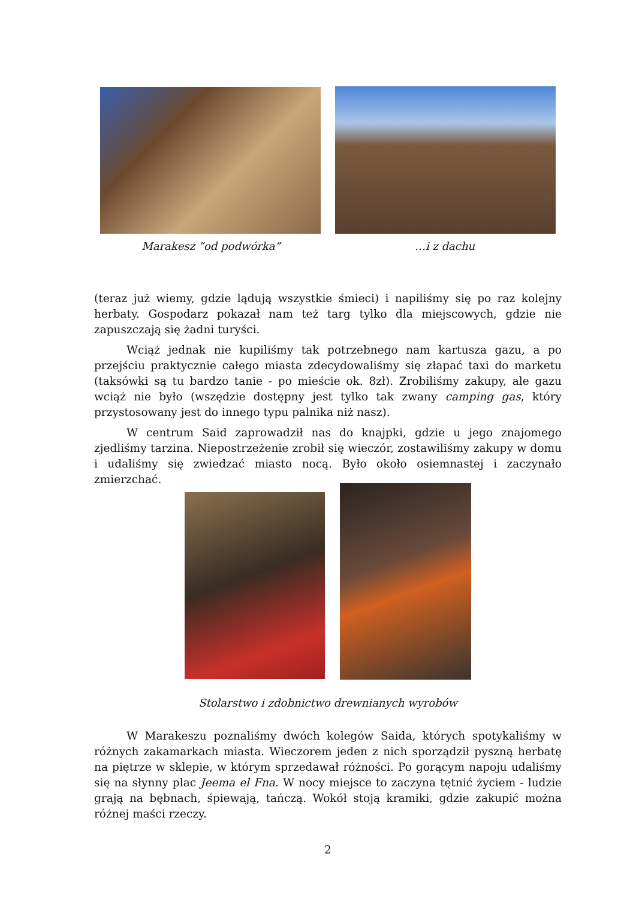Marakesz ”od podwórka” …i z dachu
(teraz już wiemy, gdzie lądują wszystkie śmieci) i napiliśmy się po raz kolejny herbaty. Gospodarz pokazał nam też targ tylko dla miejscowych, gdzie nie zapuszczają się żadni turyści.
Wciąż jednak nie kupiliśmy tak potrzebnego nam kartusza gazu, a po przejściu praktycznie całego miasta zdecydowaliśmy się złapać taxi do marketu (taksówki są tu bardzo tanie - po mieście ok. 8zł). Zrobiliśmy zakupy, ale gazu wciąż nie było (wszędzie dostępny jest tylko tak zwany camping gas, który przystosowany jest do innego typu palnika niż nasz).
W centrum Said zaprowadził nas do knajpki, gdzie u jego znajomego zjedliśmy tarzina. Niepostrzeżenie zrobił się wieczór, zostawiliśmy zakupy w domu i udaliśmy się zwiedzać miasto nocą. Było około osiemnastej i zaczynało zmierzchać.
Stolarstwo i zdobnictwo drewnianych wyrobów
W Marakeszu poznaliśmy dwóch kolegów Saida, których spotykaliśmy w różnych zakamarkach miasta. Wieczorem jeden z nich sporządził pyszną herbatę na piętrze w sklepie, w którym sprzedawał różności. Po gorącym napoju udaliśmy się na słynny plac Jeema el Fna. W nocy miejsce to zaczyna tętnić życiem - ludzie grają na bębnach, śpiewają, tańczą. Wokół stoją kramiki, gdzie zakupić można różnej maści rzeczy.
2